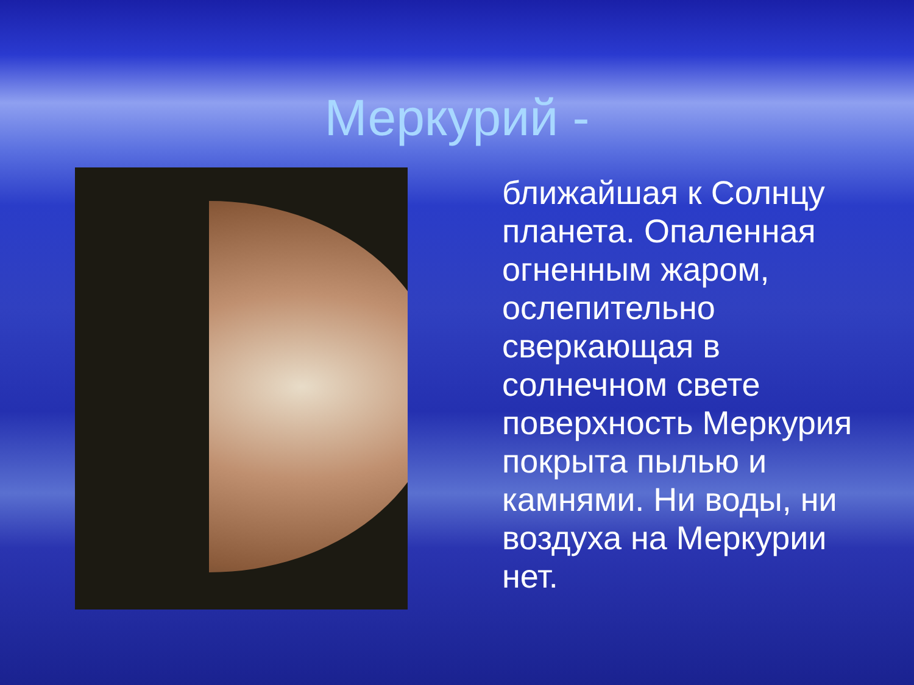Меркурий -
ближайшая к Солнцу планета. Опаленная огненным жаром, ослепительно сверкающая в солнечном свете поверхность Меркурия покрыта пылью и камнями. Ни воды, ни воздуха на Меркурии нет.